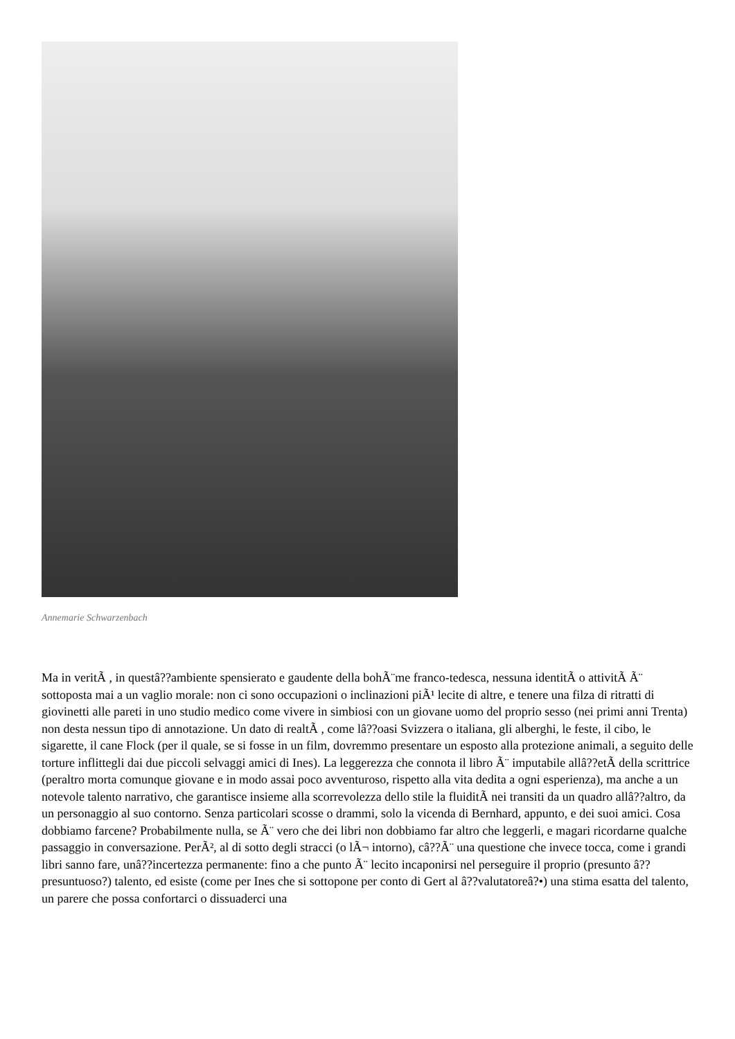Annemarie Schwarzenbach
Ma in veritÃ , in questâ??ambiente spensierato e gaudente della bohÃ¨me franco-tedesca, nessuna identitÃ o attivitÃ Ã¨ sottoposta mai a un vaglio morale: non ci sono occupazioni o inclinazioni piÃ¹ lecite di altre, e tenere una filza di ritratti di giovinetti alle pareti in uno studio medico come vivere in simbiosi con un giovane uomo del proprio sesso (nei primi anni Trenta) non desta nessun tipo di annotazione. Un dato di realtÃ , come lâ??oasi Svizzera o italiana, gli alberghi, le feste, il cibo, le sigarette, il cane Flock (per il quale, se si fosse in un film, dovremmo presentare un esposto alla protezione animali, a seguito delle torture inflittegli dai due piccoli selvaggi amici di Ines). La leggerezza che connota il libro Ã¨ imputabile allâ??etÃ della scrittrice (peraltro morta comunque giovane e in modo assai poco avventuroso, rispetto alla vita dedita a ogni esperienza), ma anche a un notevole talento narrativo, che garantisce insieme alla scorrevolezza dello stile la fluiditÃ nei transiti da un quadro allâ??altro, da un personaggio al suo contorno. Senza particolari scosse o drammi, solo la vicenda di Bernhard, appunto, e dei suoi amici. Cosa dobbiamo farcene? Probabilmente nulla, se Ã¨ vero che dei libri non dobbiamo far altro che leggerli, e magari ricordarne qualche passaggio in conversazione. PerÃ², al di sotto degli stracci (o lÃ¬ intorno), câ??Ã¨ una questione che invece tocca, come i grandi libri sanno fare, unâ??incertezza permanente: fino a che punto Ã¨ lecito incaponirsi nel perseguire il proprio (presunto â?? presuntuoso?) talento, ed esiste (come per Ines che si sottopone per conto di Gert al â??valutatoreâ?•) una stima esatta del talento, un parere che possa confortarci o dissuaderci una